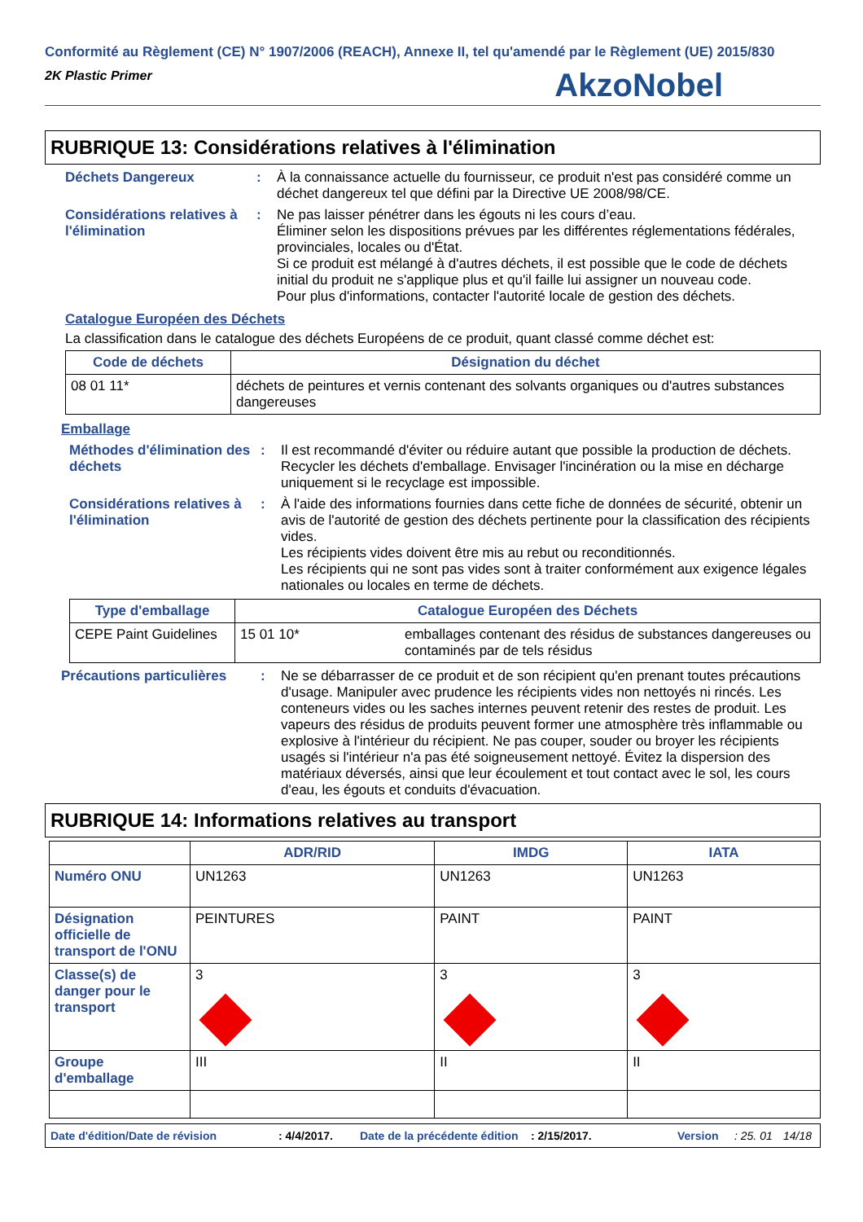Conformité au Règlement (CE) N° 1907/2006 (REACH), Annexe II, tel qu'amendé par le Règlement (UE) 2015/830
2K Plastic Primer
AkzoNobel
RUBRIQUE 13: Considérations relatives à l'élimination
Déchets Dangereux : À la connaissance actuelle du fournisseur, ce produit n'est pas considéré comme un déchet dangereux tel que défini par la Directive UE 2008/98/CE.
Considérations relatives à l'élimination
: Ne pas laisser pénétrer dans les égouts ni les cours d’eau.
Éliminer selon les dispositions prévues par les différentes réglementations fédérales, provinciales, locales ou d'État.
Si ce produit est mélangé à d'autres déchets, il est possible que le code de déchets initial du produit ne s'applique plus et qu'il faille lui assigner un nouveau code.
Pour plus d'informations, contacter l'autorité locale de gestion des déchets.
Catalogue Européen des Déchets
La classification dans le catalogue des déchets Européens de ce produit, quant classé comme déchet est:
| Code de déchets | Désignation du déchet |
| --- | --- |
| 08 01 11* | déchets de peintures et vernis contenant des solvants organiques ou d'autres substances dangereuses |
Emballage
Méthodes d'élimination des déchets
: Il est recommandé d'éviter ou réduire autant que possible la production de déchets. Recycler les déchets d'emballage. Envisager l'incinération ou la mise en décharge uniquement si le recyclage est impossible.
Considérations relatives à l'élimination
: À l'aide des informations fournies dans cette fiche de données de sécurité, obtenir un avis de l'autorité de gestion des déchets pertinente pour la classification des récipients vides.
Les récipients vides doivent être mis au rebut ou reconditionnés.
Les récipients qui ne sont pas vides sont à traiter conformément aux exigence légales nationales ou locales en terme de déchets.
| Type d'emballage | Catalogue Européen des Déchets | |
| --- | --- | --- |
| CEPE Paint Guidelines | 15 01 10* | emballages contenant des résidus de substances dangereuses ou contaminés par de tels résidus |
Précautions particulières
: Ne se débarrasser de ce produit et de son récipient qu'en prenant toutes précautions d'usage. Manipuler avec prudence les récipients vides non nettoyés ni rincés. Les conteneurs vides ou les saches internes peuvent retenir des restes de produit. Les vapeurs des résidus de produits peuvent former une atmosphère très inflammable ou explosive à l'intérieur du récipient. Ne pas couper, souder ou broyer les récipients usagés si l'intérieur n'a pas été soigneusement nettoyé. Évitez la dispersion des matériaux déversés, ainsi que leur écoulement et tout contact avec le sol, les cours d'eau, les égouts et conduits d'évacuation.
RUBRIQUE 14: Informations relatives au transport
| | ADR/RID | IMDG | IATA |
| --- | --- | --- | --- |
| Numéro ONU | UN1263 | UN1263 | UN1263 |
| Désignation officielle de transport de l'ONU | PEINTURES | PAINT | PAINT |
| Classe(s) de danger pour le transport | 3 | 3 | 3 |
| Groupe d'emballage | III | II | II |
Date d'édition/Date de révision: 4/4/2017. Date de la précédente édition: 2/15/2017. Version: 25. 01 14/18